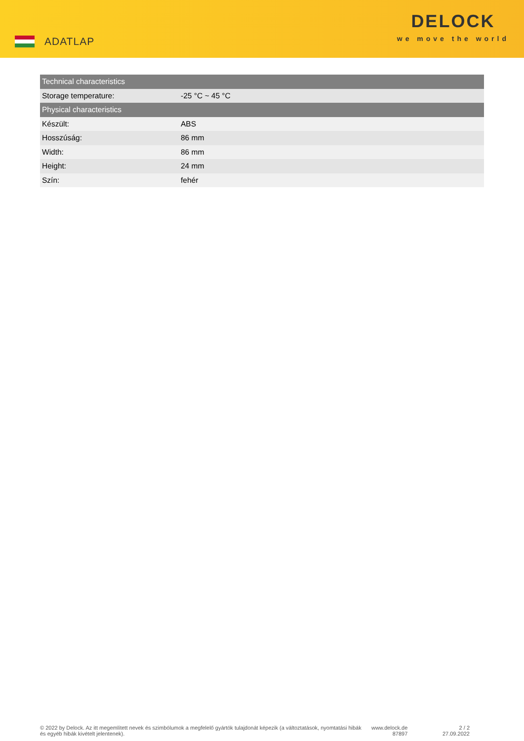ADATLAP
DELOCK
we move the world
| Technical characteristics | |
| --- | --- |
| Storage temperature: | -25 °C ~ 45 °C |
| Physical characteristics | |
| Készült: | ABS |
| Hosszúság: | 86 mm |
| Width: | 86 mm |
| Height: | 24 mm |
| Szín: | fehér |
© 2022 by Delock. Az itt megemlített nevek és szimbólumok a megfelelő gyártók tulajdonát képezik (a változtatások, nyomtatási hibák és egyéb hibák kivételt jelentenek).
www.delock.de
87897
2 / 2
27.09.2022